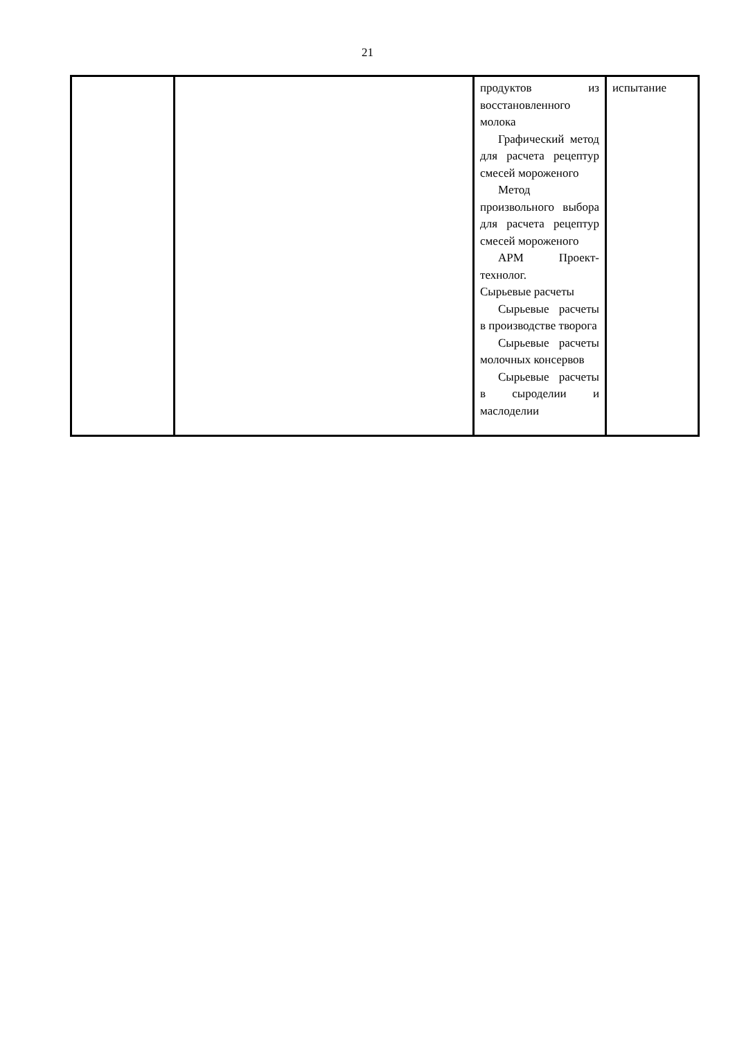21
| | | продуктов из восстановленного молока Графический метод для расчета рецептур смесей мороженого Метод произвольного выбора для расчета рецептур смесей мороженого АРМ Проект-технолог. Сырьевые расчеты Сырьевые расчеты в производстве творога Сырьевые расчеты молочных консервов Сырьевые расчеты в сыроделии и маслоделии | испытание |